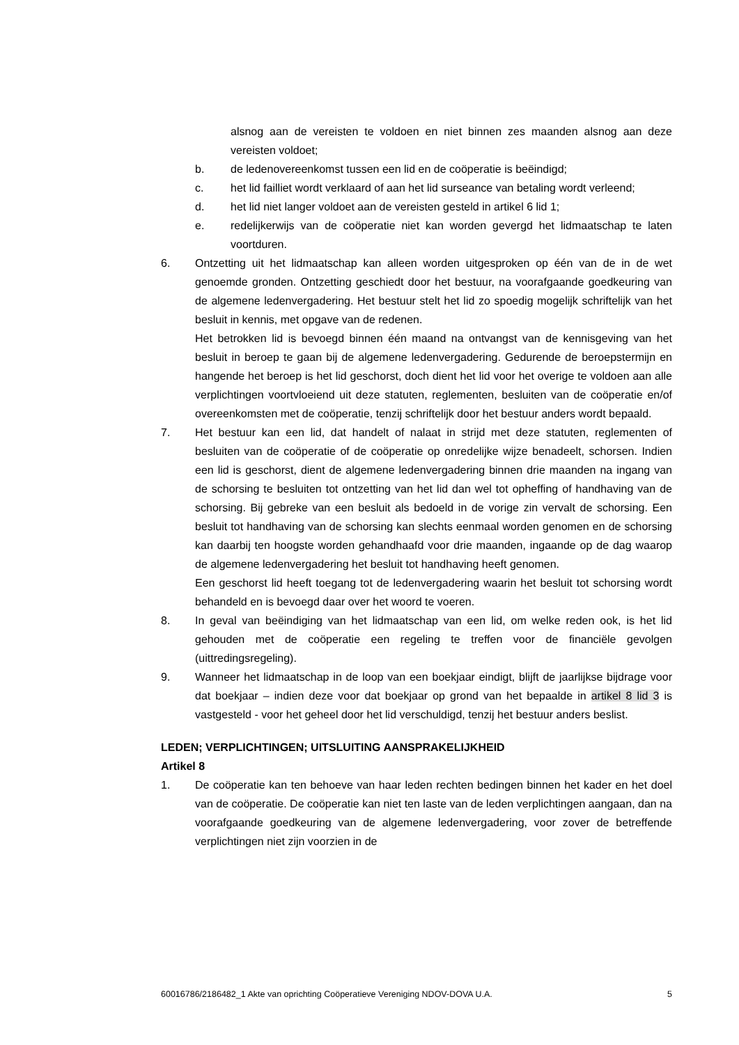alsnog aan de vereisten te voldoen en niet binnen zes maanden alsnog aan deze vereisten voldoet;
b. de ledenovereenkomst tussen een lid en de coöperatie is beëindigd;
c. het lid failliet wordt verklaard of aan het lid surseance van betaling wordt verleend;
d. het lid niet langer voldoet aan de vereisten gesteld in artikel 6 lid 1;
e. redelijkerwijs van de coöperatie niet kan worden gevergd het lidmaatschap te laten voortduren.
6. Ontzetting uit het lidmaatschap kan alleen worden uitgesproken op één van de in de wet genoemde gronden. Ontzetting geschiedt door het bestuur, na voorafgaande goedkeuring van de algemene ledenvergadering. Het bestuur stelt het lid zo spoedig mogelijk schriftelijk van het besluit in kennis, met opgave van de redenen.
Het betrokken lid is bevoegd binnen één maand na ontvangst van de kennisgeving van het besluit in beroep te gaan bij de algemene ledenvergadering. Gedurende de beroepstermijn en hangende het beroep is het lid geschorst, doch dient het lid voor het overige te voldoen aan alle verplichtingen voortvloeiend uit deze statuten, reglementen, besluiten van de coöperatie en/of overeenkomsten met de coöperatie, tenzij schriftelijk door het bestuur anders wordt bepaald.
7. Het bestuur kan een lid, dat handelt of nalaat in strijd met deze statuten, reglementen of besluiten van de coöperatie of de coöperatie op onredelijke wijze benadeelt, schorsen. Indien een lid is geschorst, dient de algemene ledenvergadering binnen drie maanden na ingang van de schorsing te besluiten tot ontzetting van het lid dan wel tot opheffing of handhaving van de schorsing. Bij gebreke van een besluit als bedoeld in de vorige zin vervalt de schorsing. Een besluit tot handhaving van de schorsing kan slechts eenmaal worden genomen en de schorsing kan daarbij ten hoogste worden gehandhaafd voor drie maanden, ingaande op de dag waarop de algemene ledenvergadering het besluit tot handhaving heeft genomen.
Een geschorst lid heeft toegang tot de ledenvergadering waarin het besluit tot schorsing wordt behandeld en is bevoegd daar over het woord te voeren.
8. In geval van beëindiging van het lidmaatschap van een lid, om welke reden ook, is het lid gehouden met de coöperatie een regeling te treffen voor de financiële gevolgen (uittredingsregeling).
9. Wanneer het lidmaatschap in de loop van een boekjaar eindigt, blijft de jaarlijkse bijdrage voor dat boekjaar – indien deze voor dat boekjaar op grond van het bepaalde in artikel 8 lid 3 is vastgesteld - voor het geheel door het lid verschuldigd, tenzij het bestuur anders beslist.
LEDEN; VERPLICHTINGEN; UITSLUITING AANSPRAKELIJKHEID
Artikel 8
1. De coöperatie kan ten behoeve van haar leden rechten bedingen binnen het kader en het doel van de coöperatie. De coöperatie kan niet ten laste van de leden verplichtingen aangaan, dan na voorafgaande goedkeuring van de algemene ledenvergadering, voor zover de betreffende verplichtingen niet zijn voorzien in de
60016786/2186482_1 Akte van oprichting Coöperatieve Vereniging NDOV-DOVA U.A. 5